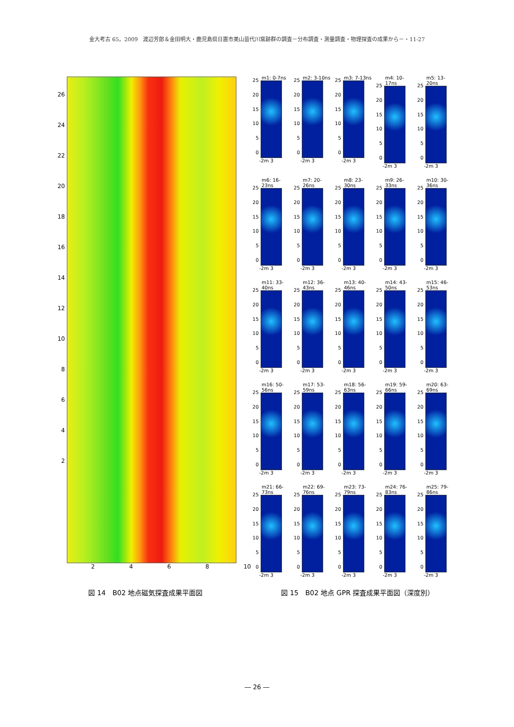金大考古 65，2009　渡辺芳郎＆金田明大・鹿児島県日置市美山苗代川窯跡群の調査－分布調査・測量調査・物理探査の成果から－・11-27
26
24
22
20
18
16
14
12
10
8642
2468 10
m1: 0-7ns
25
20
15
10
5
0
-2m 3
m2: 3-10ns
25
20
15
10
5
0
-2m 3
m3: 7-13ns
25
20
15
10
5
0
-2m 3
m4: 10-17ns
25
20
15
10
5
0
-2m 3
m5: 13-20ns
25
20
15
10
5
0
-2m 3
m6: 16-23ns
25
20
15
10
5
0
-2m 3
m7: 20-26ns
25
20
15
10
5
0
-2m 3
m8: 23-30ns
25
20
15
10
5
0
-2m 3
m9: 26-33ns
25
20
15
10
5
0
-2m 3
m10: 30-36ns
25
20
15
10
5
0
-2m 3
m11: 33-40ns
25
20
15
10
5
0
-2m 3
m12: 36-43ns
25
20
15
10
5
0
-2m 3
m13: 40-46ns
25
20
15
10
5
0
-2m 3
m14: 43-50ns
25
20
15
10
5
0
-2m 3
m15: 46-53ns
25
20
15
10
5
0
-2m 3
m16: 50-56ns
25
20
15
10
5
0
-2m 3
m17: 53-59ns
25
20
15
10
5
0
-2m 3
m18: 56-63ns
25
20
15
10
5
0
-2m 3
m19: 59-66ns
25
20
15
10
5
0
-2m 3
m20: 63-69ns
25
20
15
10
5
0
-2m 3
m21: 66-73ns
25
20
15
10
5
0
-2m 3
m22: 69-76ns
25
20
15
10
5
0
-2m 3
m23: 73-79ns
25
20
15
10
5
0
-2m 3
m24: 76-83ns
25
20
15
10
5
0
-2m 3
m25: 79-86ns
25
20
15
10
5
0
-2m 3
図 14　B02 地点磁気探査成果平面図
図 15　B02 地点 GPR 探査成果平面図（深度別）
― 26 ―